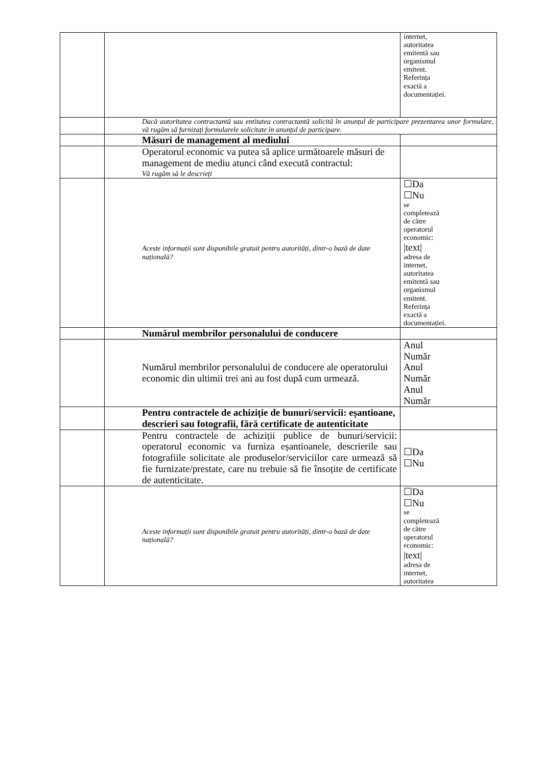| | | internet, autoritatea emitentă sau organismul emitent. Referința exactă a documentației. |
| | Dacă autoritatea contractantă sau entitatea contractantă solicită în anunțul de participare prezentarea unor formulare, vă rugăm să furnizați formularele solicitate în anunțul de participare. | |
| | Măsuri de management al mediului | |
| | Operatorul economic va putea să aplice următoarele măsuri de management de mediu atunci când execută contractul: Vă rugăm să le descrieți | |
| | Aceste informații sunt disponibile gratuit pentru autorități, dintr-o bază de date națională? | ☐Da ☐Nu se completează de către operatorul economic: /text/ adresa de internet, autoritatea emitentă sau organismul emitent. Referința exactă a documentației. |
| | Numărul membrilor personalului de conducere | |
| | Numărul membrilor personalului de conducere ale operatorului economic din ultimii trei ani au fost după cum urmează. | Anul Număr Anul Număr Anul Număr |
| | Pentru contractele de achiziție de bunuri/servicii: eșantioane, descrieri sau fotografii, fără certificate de autenticitate | |
| | Pentru contractele de achiziții publice de bunuri/servicii: operatorul economic va furniza eșantioanele, descrierile sau fotografiile solicitate ale produselor/serviciilor care urmează să fie furnizate/prestate, care nu trebuie să fie însoțite de certificate de autenticitate. | ☐Da ☐Nu |
| | Aceste informații sunt disponibile gratuit pentru autorități, dintr-o bază de date națională? | ☐Da ☐Nu se completează de către operatorul economic: /text/ adresa de internet, autoritatea |